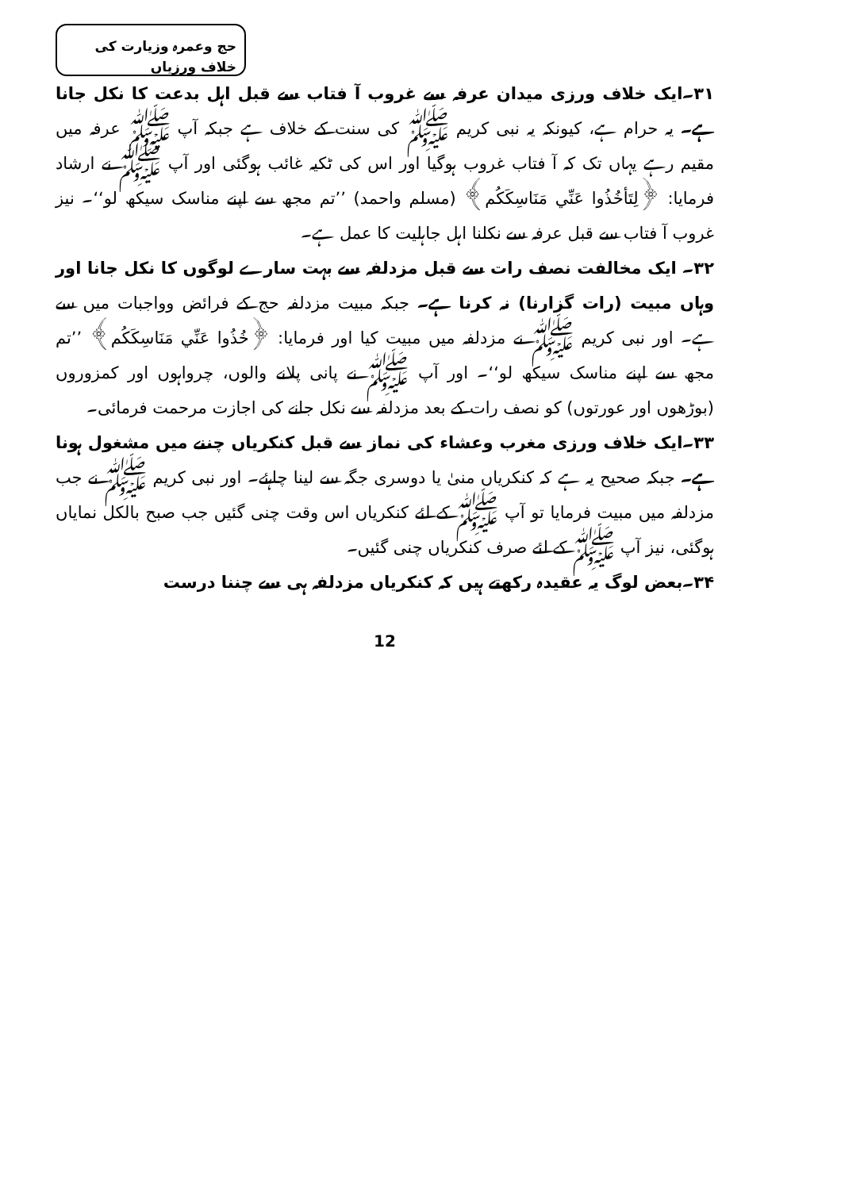حج وعمرہ وزیارت کی خلاف ورزیاں
۳۱۔ایک خلاف ورزی میدان عرفہ سے غروب آ فتاب سے قبل اہل بدعت کا نکل جانا ہے۔ یہ حرام ہے، کیونکہ یہ نبی کریم ﷺ کی سنت کے خلاف ہے جبکہ آپ ﷺ عرفہ میں مقیم رہے یہاں تک کہ آ فتاب غروب ہوگیا اور اس کی ٹکیہ غائب ہوگئی اور آپ ﷺ نے ارشاد فرمایا: ﴿لِتَأخُذُوا عَنِّي مَنَاسِكَكُم﴾ (مسلم واحمد) ’’تم مجھ سے اپنے مناسک سیکھ لو‘‘۔ نیز غروب آ فتاب سے قبل عرفہ سے نکلنا اہل جاہلیت کا عمل ہے۔
۳۲۔ ایک مخالفت نصف رات سے قبل مزدلفہ سے بہت سارے لوگوں کا نکل جانا اور وہاں مبیت (رات گزارنا) نہ کرنا ہے۔ جبکہ مبیت مزدلفہ حج کے فرائض وواجبات میں سے ہے۔ اور نبی کریم ﷺ نے مزدلفہ میں مبیت کیا اور فرمایا: ﴿خُذُوا عَنِّي مَنَاسِكَكُم﴾ ’’تم مجھ سے اپنے مناسک سیکھ لو‘‘۔ اور آپ ﷺ نے پانی پلانے والوں، چرواہوں اور کمزوروں (بوڑھوں اور عورتوں) کو نصف رات کے بعد مزدلفہ سے نکل جانے کی اجازت مرحمت فرمائی۔
۳۳۔ایک خلاف ورزی مغرب وعشاء کی نماز سے قبل کنکریاں چننے میں مشغول ہونا ہے۔ جبکہ صحیح یہ ہے کہ کنکریاں منیٰ یا دوسری جگہ سے لینا چاہئے۔ اور نبی کریم ﷺ نے جب مزدلفہ میں مبیت فرمایا تو آپ ﷺ کے لئے کنکریاں اس وقت چنی گئیں جب صبح بالکل نمایاں ہوگئی، نیز آپ ﷺ کے لئے صرف کنکریاں چنی گئیں۔
۳۴۔بعض لوگ یہ عقیدہ رکھتے ہیں کہ کنکریاں مزدلفہ ہی سے چننا درست
12